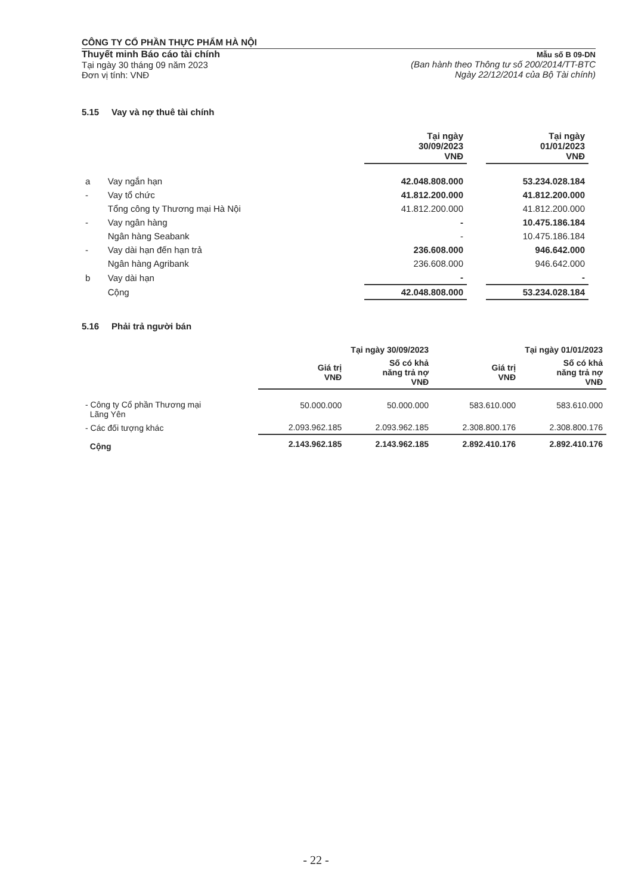CÔNG TY CỔ PHẦN THỰC PHẨM HÀ NỘI
Thuyết minh Báo cáo tài chính
Tại ngày 30 tháng 09 năm 2023
Đơn vị tính: VNĐ
Mẫu số B 09-DN
(Ban hành theo Thông tư số 200/2014/TT-BTC
Ngày 22/12/2014 của Bộ Tài chính)
5.15 Vay và nợ thuê tài chính
| | | Tại ngày 30/09/2023 VNĐ | | Tại ngày 01/01/2023 VNĐ |
| --- | --- | --- | --- | --- |
| a | Vay ngắn hạn | 42.048.808.000 | | 53.234.028.184 |
| - | Vay tổ chức | 41.812.200.000 | | 41.812.200.000 |
| | Tổng công ty Thương mại Hà Nội | 41.812.200.000 | | 41.812.200.000 |
| - | Vay ngân hàng | - | | 10.475.186.184 |
| | Ngân hàng Seabank | - | | 10.475.186.184 |
| - | Vay dài hạn đến hạn trả | 236.608.000 | | 946.642.000 |
| | Ngân hàng Agribank | 236.608.000 | | 946.642.000 |
| b | Vay dài hạn | - | | - |
| | Cộng | 42.048.808.000 | | 53.234.028.184 |
5.16 Phải trả người bán
| | Tại ngày 30/09/2023 | | Tại ngày 01/01/2023 | |
| --- | --- | --- | --- | --- |
| | Giá trị VNĐ | Số có khả năng trả nợ VNĐ | Giá trị VNĐ | Số có khả năng trả nợ VNĐ |
| - Công ty Cổ phần Thương mại Lãng Yên | 50.000.000 | 50.000.000 | 583.610.000 | 583.610.000 |
| - Các đối tượng khác | 2.093.962.185 | 2.093.962.185 | 2.308.800.176 | 2.308.800.176 |
| Cộng | 2.143.962.185 | 2.143.962.185 | 2.892.410.176 | 2.892.410.176 |
- 22 -